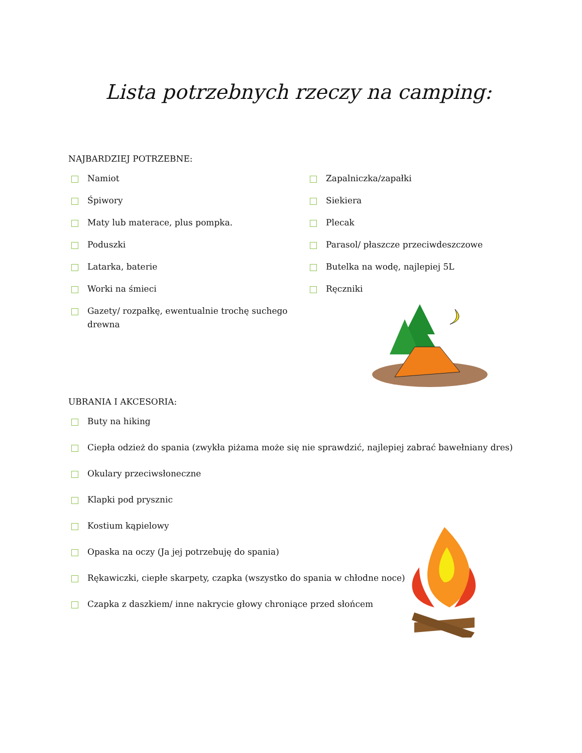Lista potrzebnych rzeczy na camping:
NAJBARDZIEJ POTRZEBNE:
Namiot
Śpiwory
Maty lub materace, plus pompka.
Poduszki
Latarka, baterie
Worki na śmieci
Gazety/ rozpałkę, ewentualnie trochę suchego drewna
Zapalniczka/zapałki
Siekiera
Plecak
Parasol/ płaszcze przeciwdeszczowe
Butelka na wodę, najlepiej 5L
Ręczniki
UBRANIA I AKCESORIA:
Buty na hiking
Ciepła odzież do spania (zwykła piżama może się nie sprawdzić, najlepiej zabrać bawełniany dres)
Okulary przeciwsłoneczne
Klapki pod prysznic
Kostium kąpielowy
Opaska na oczy (Ja jej potrzebuję do spania)
Rękawiczki, ciepłe skarpety, czapka (wszystko do spania w chłodne noce)
Czapka z daszkiem/ inne nakrycie głowy chroniące przed słońcem